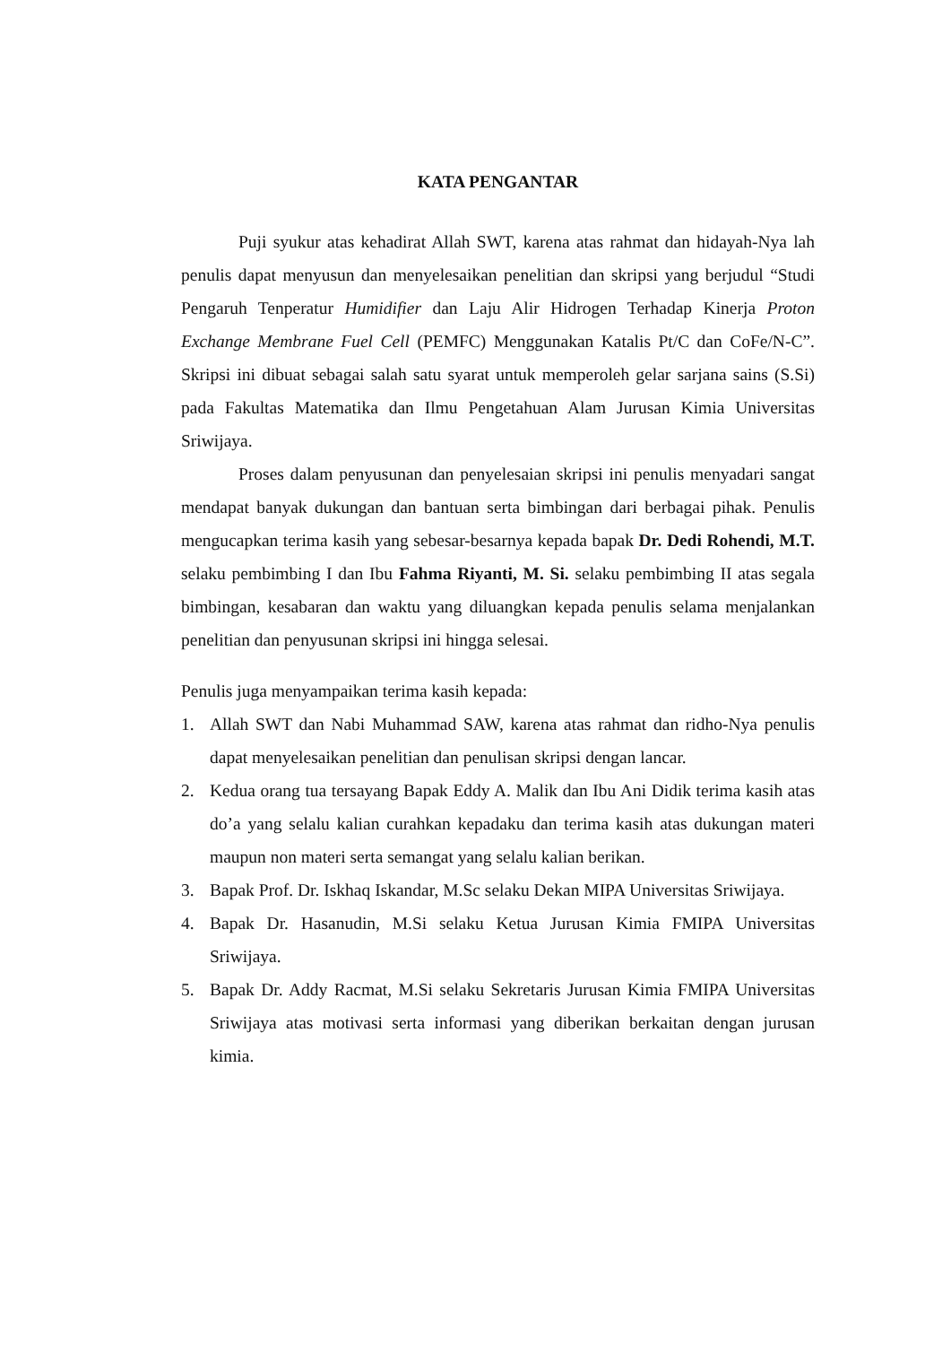KATA PENGANTAR
Puji syukur atas kehadirat Allah SWT, karena atas rahmat dan hidayah-Nya lah penulis dapat menyusun dan menyelesaikan penelitian dan skripsi yang berjudul “Studi Pengaruh Tenperatur Humidifier dan Laju Alir Hidrogen Terhadap Kinerja Proton Exchange Membrane Fuel Cell (PEMFC) Menggunakan Katalis Pt/C dan CoFe/N-C”. Skripsi ini dibuat sebagai salah satu syarat untuk memperoleh gelar sarjana sains (S.Si) pada Fakultas Matematika dan Ilmu Pengetahuan Alam Jurusan Kimia Universitas Sriwijaya.
Proses dalam penyusunan dan penyelesaian skripsi ini penulis menyadari sangat mendapat banyak dukungan dan bantuan serta bimbingan dari berbagai pihak. Penulis mengucapkan terima kasih yang sebesar-besarnya kepada bapak Dr. Dedi Rohendi, M.T. selaku pembimbing I dan Ibu Fahma Riyanti, M. Si. selaku pembimbing II atas segala bimbingan, kesabaran dan waktu yang diluangkan kepada penulis selama menjalankan penelitian dan penyusunan skripsi ini hingga selesai.
Penulis juga menyampaikan terima kasih kepada:
1. Allah SWT dan Nabi Muhammad SAW, karena atas rahmat dan ridho-Nya penulis dapat menyelesaikan penelitian dan penulisan skripsi dengan lancar.
2. Kedua orang tua tersayang Bapak Eddy A. Malik dan Ibu Ani Didik terima kasih atas do’a yang selalu kalian curahkan kepadaku dan terima kasih atas dukungan materi maupun non materi serta semangat yang selalu kalian berikan.
3. Bapak Prof. Dr. Iskhaq Iskandar, M.Sc selaku Dekan MIPA Universitas Sriwijaya.
4. Bapak Dr. Hasanudin, M.Si selaku Ketua Jurusan Kimia FMIPA Universitas Sriwijaya.
5. Bapak Dr. Addy Racmat, M.Si selaku Sekretaris Jurusan Kimia FMIPA Universitas Sriwijaya atas motivasi serta informasi yang diberikan berkaitan dengan jurusan kimia.